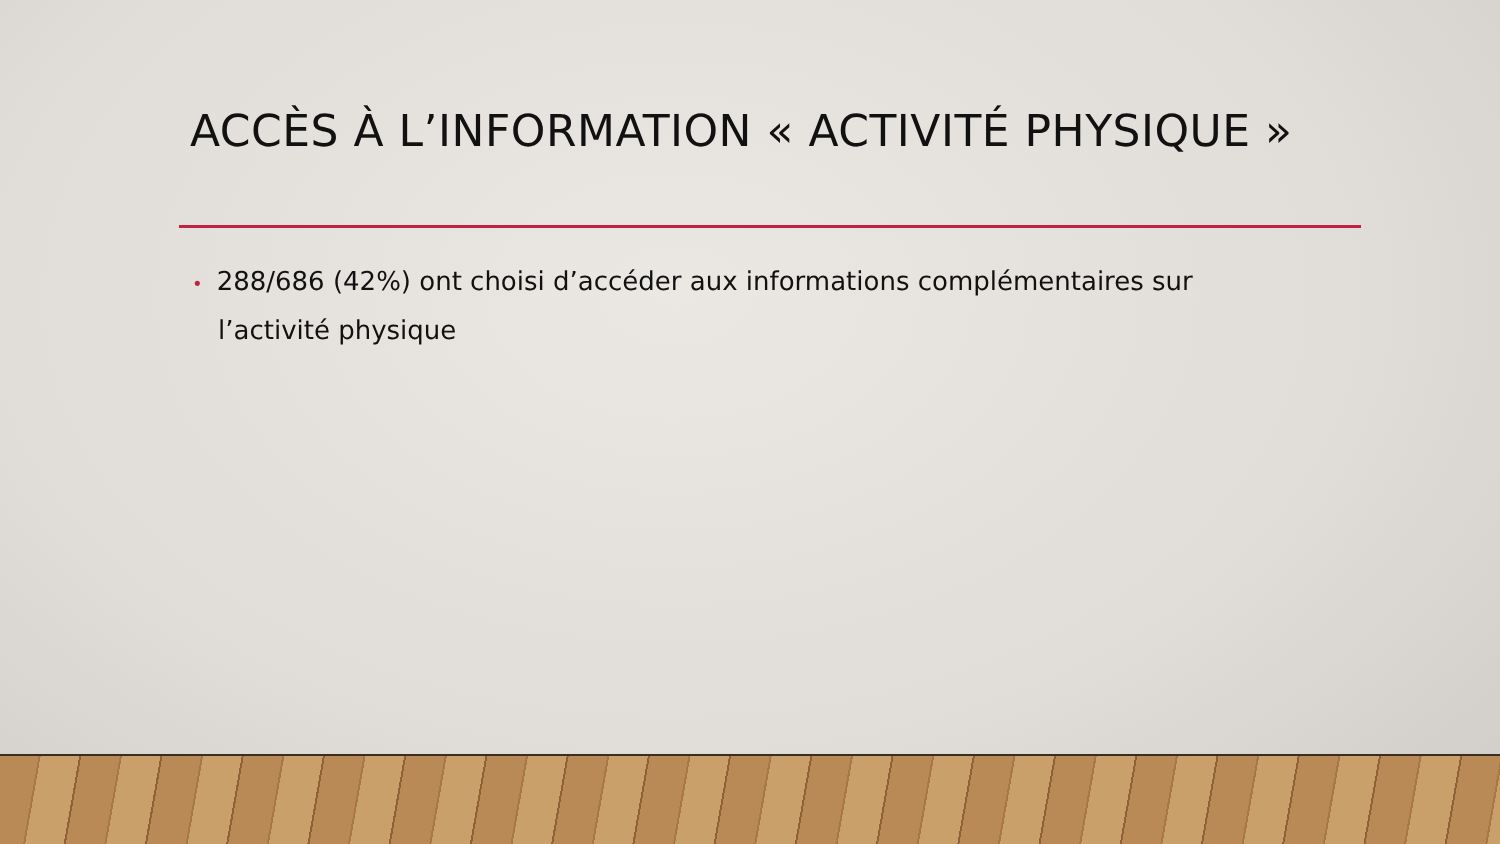ACCÈS À L’INFORMATION « ACTIVITÉ PHYSIQUE »
• 288/686 (42%) ont choisi d’accéder aux informations complémentaires sur l’activité physique